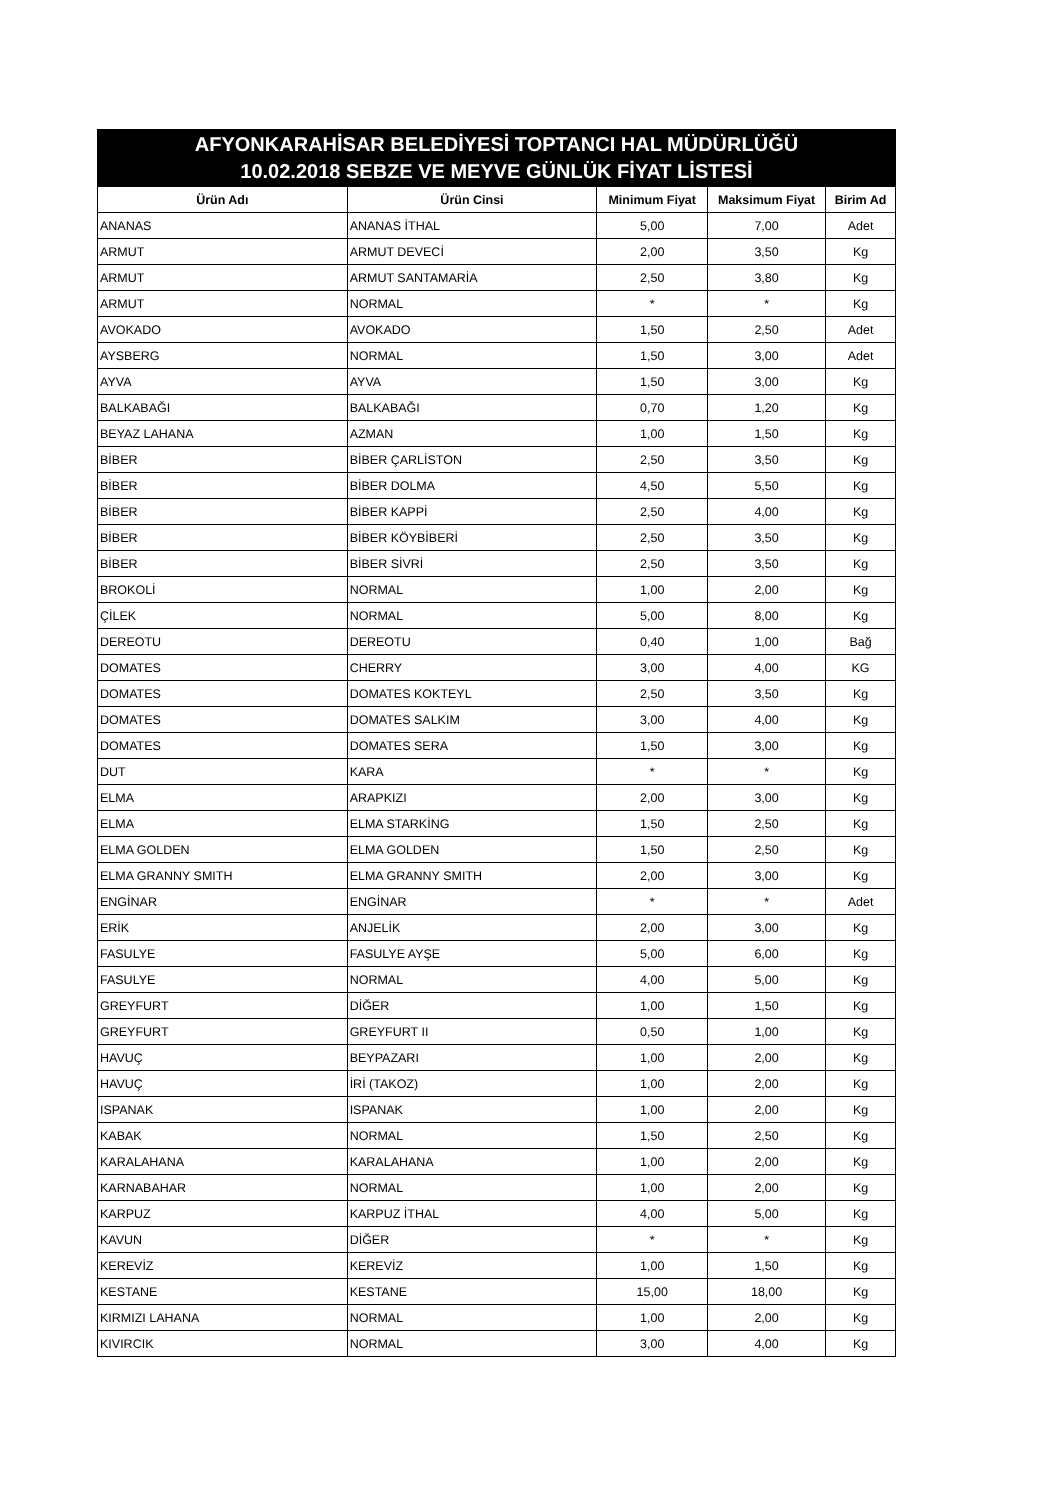AFYONKARAHİSAR BELEDİYESİ TOPTANCI HAL MÜDÜRLÜĞÜ
10.02.2018 SEBZE VE MEYVE GÜNLÜK FİYAT LİSTESİ
| Ürün Adı | Ürün Cinsi | Minimum Fiyat | Maksimum Fiyat | Birim Ad |
| --- | --- | --- | --- | --- |
| ANANAS | ANANAS İTHAL | 5,00 | 7,00 | Adet |
| ARMUT | ARMUT DEVECİ | 2,00 | 3,50 | Kg |
| ARMUT | ARMUT SANTAMARİA | 2,50 | 3,80 | Kg |
| ARMUT | NORMAL | * | * | Kg |
| AVOKADO | AVOKADO | 1,50 | 2,50 | Adet |
| AYSBERG | NORMAL | 1,50 | 3,00 | Adet |
| AYVA | AYVA | 1,50 | 3,00 | Kg |
| BALKABAĞI | BALKABAĞI | 0,70 | 1,20 | Kg |
| BEYAZ LAHANA | AZMAN | 1,00 | 1,50 | Kg |
| BİBER | BİBER ÇARLİSTON | 2,50 | 3,50 | Kg |
| BİBER | BİBER DOLMA | 4,50 | 5,50 | Kg |
| BİBER | BİBER KAPPİ | 2,50 | 4,00 | Kg |
| BİBER | BİBER KÖYBİBERİ | 2,50 | 3,50 | Kg |
| BİBER | BİBER SİVRİ | 2,50 | 3,50 | Kg |
| BROKOLİ | NORMAL | 1,00 | 2,00 | Kg |
| ÇİLEK | NORMAL | 5,00 | 8,00 | Kg |
| DEREOTU | DEREOTU | 0,40 | 1,00 | Bağ |
| DOMATES | CHERRY | 3,00 | 4,00 | KG |
| DOMATES | DOMATES KOKTEYL | 2,50 | 3,50 | Kg |
| DOMATES | DOMATES SALKIM | 3,00 | 4,00 | Kg |
| DOMATES | DOMATES SERA | 1,50 | 3,00 | Kg |
| DUT | KARA | * | * | Kg |
| ELMA | ARAPKIZI | 2,00 | 3,00 | Kg |
| ELMA | ELMA STARKİNG | 1,50 | 2,50 | Kg |
| ELMA GOLDEN | ELMA GOLDEN | 1,50 | 2,50 | Kg |
| ELMA GRANNY SMITH | ELMA GRANNY SMITH | 2,00 | 3,00 | Kg |
| ENGİNAR | ENGİNAR | * | * | Adet |
| ERİK | ANJELİK | 2,00 | 3,00 | Kg |
| FASULYE | FASULYE AYŞE | 5,00 | 6,00 | Kg |
| FASULYE | NORMAL | 4,00 | 5,00 | Kg |
| GREYFURT | DİĞER | 1,00 | 1,50 | Kg |
| GREYFURT | GREYFURT II | 0,50 | 1,00 | Kg |
| HAVUÇ | BEYPAZARI | 1,00 | 2,00 | Kg |
| HAVUÇ | İRİ (TAKOZ) | 1,00 | 2,00 | Kg |
| ISPANAK | ISPANAK | 1,00 | 2,00 | Kg |
| KABAK | NORMAL | 1,50 | 2,50 | Kg |
| KARALAHANA | KARALAHANA | 1,00 | 2,00 | Kg |
| KARNABAHAR | NORMAL | 1,00 | 2,00 | Kg |
| KARPUZ | KARPUZ İTHAL | 4,00 | 5,00 | Kg |
| KAVUN | DİĞER | * | * | Kg |
| KEREVİZ | KEREVİZ | 1,00 | 1,50 | Kg |
| KESTANE | KESTANE | 15,00 | 18,00 | Kg |
| KIRMIZI LAHANA | NORMAL | 1,00 | 2,00 | Kg |
| KIVIRCIK | NORMAL | 3,00 | 4,00 | Kg |